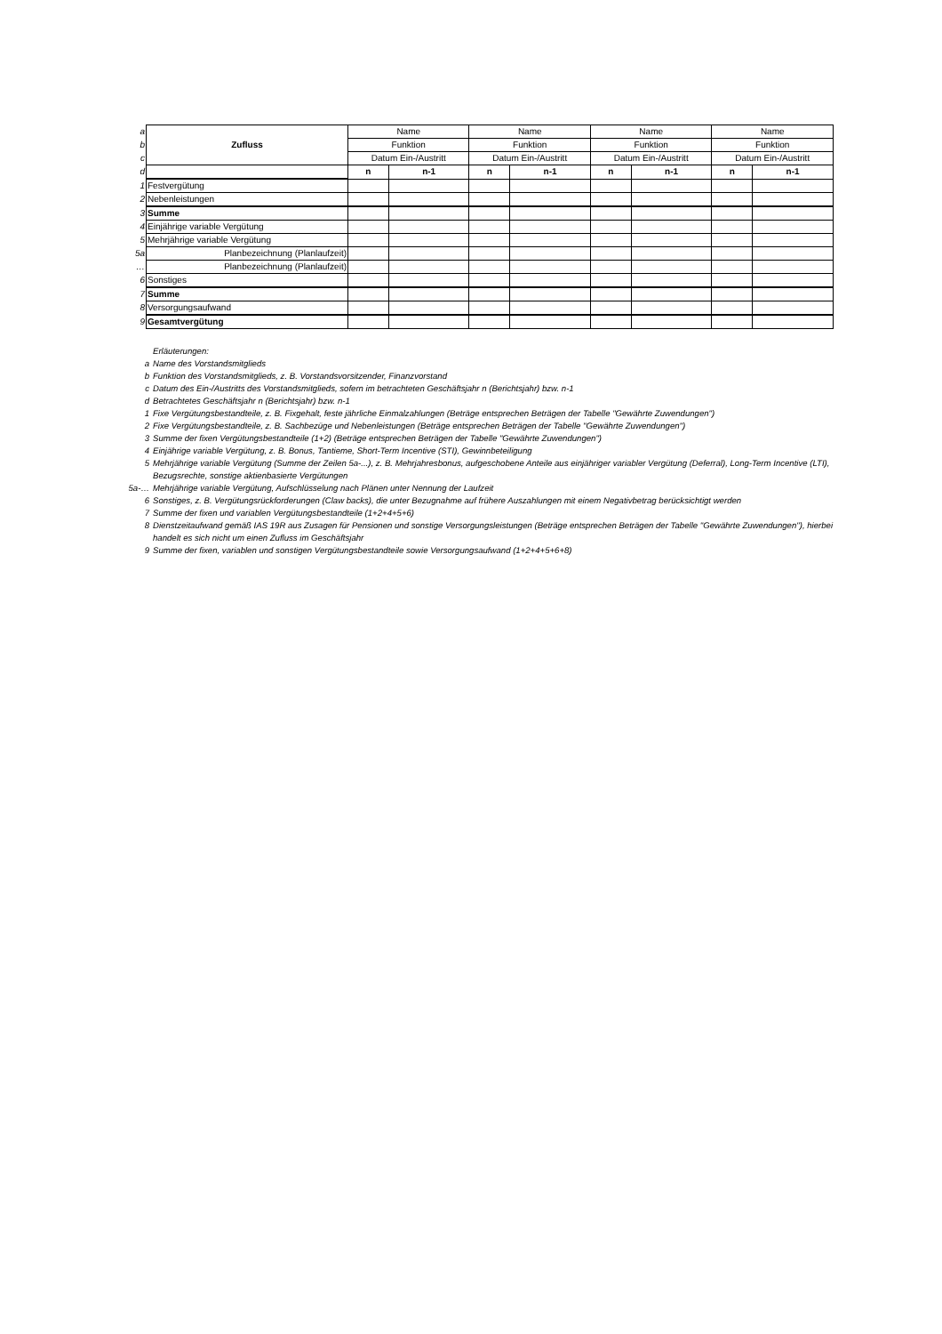| a | Zufluss | Name | | Name | | Name | | Name | |
| b | | Funktion | | Funktion | | Funktion | | Funktion | |
| c | | Datum Ein-/Austritt | | Datum Ein-/Austritt | | Datum Ein-/Austritt | | Datum Ein-/Austritt | |
| d | | n | n-1 | n | n-1 | n | n-1 | n | n-1 |
| 1 | Festvergütung | | | | | | | | |
| 2 | Nebenleistungen | | | | | | | | |
| 3 | Summe | | | | | | | | |
| 4 | Einjährige variable Vergütung | | | | | | | | |
| 5 | Mehrjährige variable Vergütung | | | | | | | | |
| 5a | Planbezeichnung (Planlaufzeit) | | | | | | | | |
| … | Planbezeichnung (Planlaufzeit) | | | | | | | | |
| 6 | Sonstiges | | | | | | | | |
| 7 | Summe | | | | | | | | |
| 8 | Versorgungsaufwand | | | | | | | | |
| 9 | Gesamtvergütung | | | | | | | | |
Erläuterungen:
a Name des Vorstandsmitglieds
b Funktion des Vorstandsmitglieds, z. B. Vorstandsvorsitzender, Finanzvorstand
c Datum des Ein-/Austritts des Vorstandsmitglieds, sofern im betrachteten Geschäftsjahr n (Berichtsjahr) bzw. n-1
d Betrachtetes Geschäftsjahr n (Berichtsjahr) bzw. n-1
1 Fixe Vergütungsbestandteile, z. B. Fixgehalt, feste jährliche Einmalzahlungen (Beträge entsprechen Beträgen der Tabelle "Gewährte Zuwendungen")
2 Fixe Vergütungsbestandteile, z. B. Sachbezüge und Nebenleistungen (Beträge entsprechen Beträgen der Tabelle "Gewährte Zuwendungen")
3 Summe der fixen Vergütungsbestandteile (1+2) (Beträge entsprechen Beträgen der Tabelle "Gewährte Zuwendungen")
4 Einjährige variable Vergütung, z. B. Bonus, Tantieme, Short-Term Incentive (STI), Gewinnbeteiligung
5 Mehrjährige variable Vergütung (Summe der Zeilen 5a-...), z. B. Mehrjahresbonus, aufgeschobene Anteile aus einjähriger variabler Vergütung (Deferral), Long-Term Incentive (LTI), Bezugsrechte, sonstige aktienbasierte Vergütungen
5a-… Mehrjährige variable Vergütung, Aufschlüsselung nach Plänen unter Nennung der Laufzeit
6 Sonstiges, z. B. Vergütungsrückforderungen (Claw backs), die unter Bezugnahme auf frühere Auszahlungen mit einem Negativbetrag berücksichtigt werden
7 Summe der fixen und variablen Vergütungsbestandteile (1+2+4+5+6)
8 Dienstzeitaufwand gemäß IAS 19R aus Zusagen für Pensionen und sonstige Versorgungsleistungen (Beträge entsprechen Beträgen der Tabelle "Gewährte Zuwendungen"), hierbei handelt es sich nicht um einen Zufluss im Geschäftsjahr
9 Summe der fixen, variablen und sonstigen Vergütungsbestandteile sowie Versorgungsaufwand (1+2+4+5+6+8)